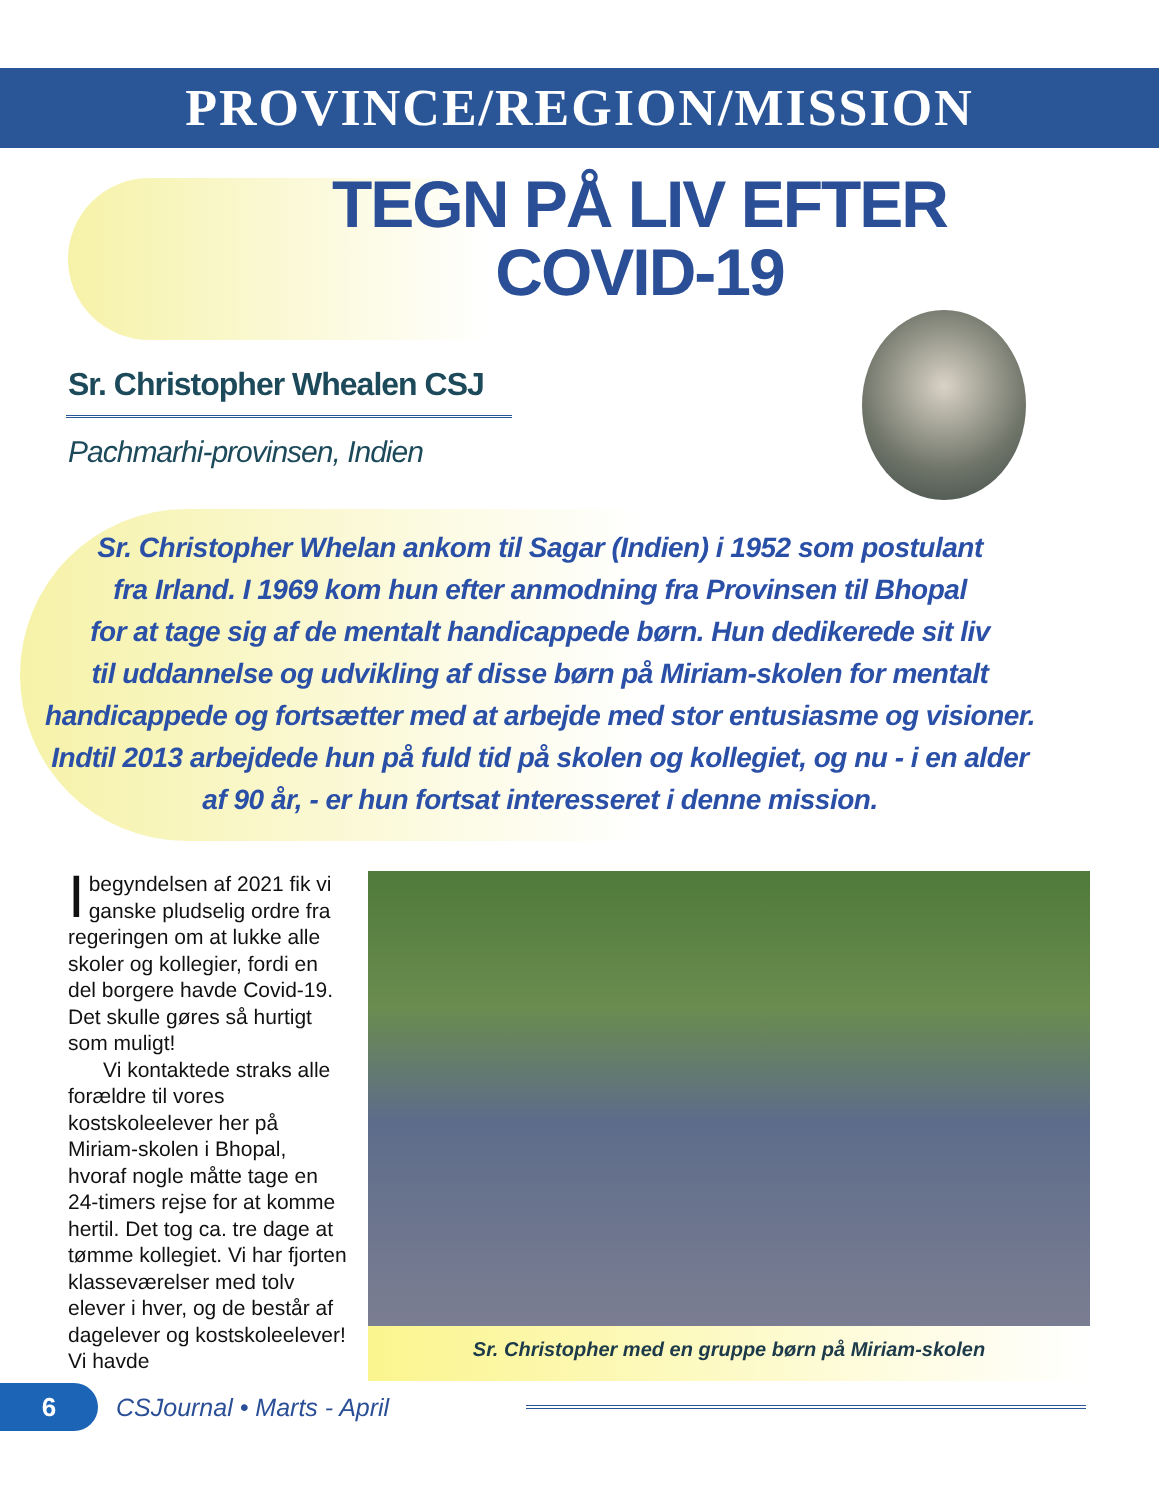PROVINCE/REGION/MISSION
TEGN PÅ LIV EFTER
COVID-19
Sr. Christopher Whealen CSJ
Pachmarhi-provinsen, Indien
Sr. Christopher Whelan ankom til Sagar (Indien) i 1952 som postulant
fra Irland. I 1969 kom hun efter anmodning fra Provinsen til Bhopal
for at tage sig af de mentalt handicappede børn. Hun dedikerede sit liv
til uddannelse og udvikling af disse børn på Miriam-skolen for mentalt
handicappede og fortsætter med at arbejde med stor entusiasme og visioner.
Indtil 2013 arbejdede hun på fuld tid på skolen og kollegiet, og nu - i en alder
af 90 år, - er hun fortsat interesseret i denne mission.
I begyndelsen af 2021 fik vi ganske pludselig ordre fra regeringen om at lukke alle skoler og kollegier, fordi en del borgere havde Covid-19. Det skulle gøres så hurtigt som muligt!
Vi kontaktede straks alle forældre til vores kostskoleelever her på Miriam-skolen i Bhopal, hvoraf nogle måtte tage en 24-timers rejse for at komme hertil. Det tog ca. tre dage at tømme kollegiet. Vi har fjorten klasseværelser med tolv elever i hver, og de består af dagelever og kostskoleelever! Vi havde
Sr. Christopher med en gruppe børn på Miriam-skolen
6
CSJournal • Marts - April